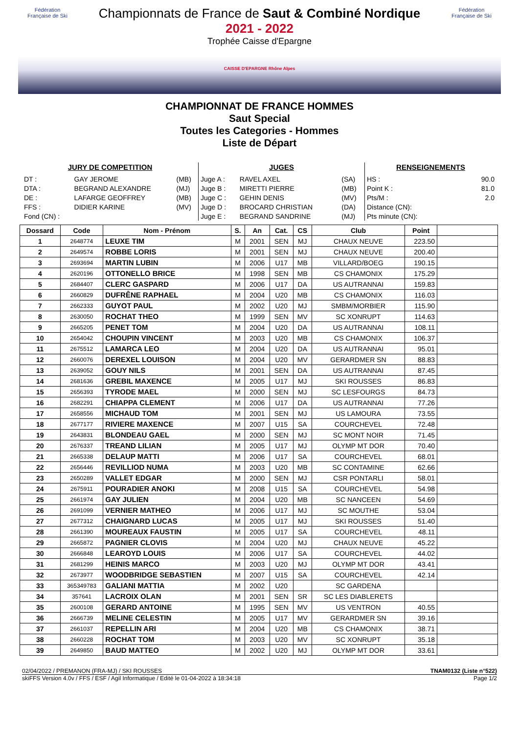Fédération Française de Ski
Fédération Française de Ski
Championnats de France de Saut & Combiné Nordique
2021 - 2022
Trophée Caisse d'Epargne
CAISSE D'EPARGNE Rhône Alpes
CHAMPIONNAT DE FRANCE HOMMES
Saut Special
Toutes les Categories - Hommes
Liste de Départ
| JURY DE COMPETITION | | |
| --- | --- | --- |
| DT : | GAY JEROME | (MB) |
| DTA : | BEGRAND ALEXANDRE | (MJ) |
| DE : | LAFARGE GEOFFREY | (MB) |
| FFS : | DIDIER KARINE | (MV) |
| Fond (CN) : | | |
| JUGES | | |
| --- | --- | --- |
| Juge A : | RAVEL AXEL | (SA) |
| Juge B : | MIRETTI PIERRE | (MB) |
| Juge C : | GEHIN DENIS | (MV) |
| Juge D : | BROCARD CHRISTIAN | (DA) |
| Juge E : | BEGRAND SANDRINE | (MJ) |
| RENSEIGNEMENTS | |
| --- | --- |
| HS : | 90.0 |
| Point K : | 81.0 |
| Pts/M : | 2.0 |
| Distance (CN): | |
| Pts minute (CN): | |
| Dossard | Code | Nom - Prénom | S. | An | Cat. | CS | Club | Point | |
| --- | --- | --- | --- | --- | --- | --- | --- | --- | --- |
| 1 | 2648774 | LEUXE TIM | M | 2001 | SEN | MJ | CHAUX NEUVE | 223.50 | |
| 2 | 2649574 | ROBBE LORIS | M | 2001 | SEN | MJ | CHAUX NEUVE | 200.40 | |
| 3 | 2693694 | MARTIN LUBIN | M | 2006 | U17 | MB | VILLARD/BOEG | 190.15 | |
| 4 | 2620196 | OTTONELLO BRICE | M | 1998 | SEN | MB | CS CHAMONIX | 175.29 | |
| 5 | 2684407 | CLERC GASPARD | M | 2006 | U17 | DA | US AUTRANNAI | 159.83 | |
| 6 | 2660829 | DUFRÊNE RAPHAEL | M | 2004 | U20 | MB | CS CHAMONIX | 116.03 | |
| 7 | 2662333 | GUYOT PAUL | M | 2002 | U20 | MJ | SMBM/MORBIER | 115.90 | |
| 8 | 2630050 | ROCHAT THEO | M | 1999 | SEN | MV | SC XONRUPT | 114.63 | |
| 9 | 2665205 | PENET TOM | M | 2004 | U20 | DA | US AUTRANNAI | 108.11 | |
| 10 | 2654042 | CHOUPIN VINCENT | M | 2003 | U20 | MB | CS CHAMONIX | 106.37 | |
| 11 | 2675512 | LAMARCA LEO | M | 2004 | U20 | DA | US AUTRANNAI | 95.01 | |
| 12 | 2660076 | DEREXEL LOUISON | M | 2004 | U20 | MV | GERARDMER SN | 88.83 | |
| 13 | 2639052 | GOUY NILS | M | 2001 | SEN | DA | US AUTRANNAI | 87.45 | |
| 14 | 2681636 | GREBIL MAXENCE | M | 2005 | U17 | MJ | SKI ROUSSES | 86.83 | |
| 15 | 2656393 | TYRODE MAEL | M | 2000 | SEN | MJ | SC LESFOURGS | 84.73 | |
| 16 | 2682291 | CHIAPPA CLEMENT | M | 2006 | U17 | DA | US AUTRANNAI | 77.26 | |
| 17 | 2658556 | MICHAUD TOM | M | 2001 | SEN | MJ | US LAMOURA | 73.55 | |
| 18 | 2677177 | RIVIERE MAXENCE | M | 2007 | U15 | SA | COURCHEVEL | 72.48 | |
| 19 | 2643831 | BLONDEAU GAEL | M | 2000 | SEN | MJ | SC MONT NOIR | 71.45 | |
| 20 | 2676337 | TREAND LILIAN | M | 2005 | U17 | MJ | OLYMP MT DOR | 70.40 | |
| 21 | 2665338 | DELAUP MATTI | M | 2006 | U17 | SA | COURCHEVEL | 68.01 | |
| 22 | 2656446 | REVILLIOD NUMA | M | 2003 | U20 | MB | SC CONTAMINE | 62.66 | |
| 23 | 2650289 | VALLET EDGAR | M | 2000 | SEN | MJ | CSR PONTARLI | 58.01 | |
| 24 | 2675911 | POURADIER ANOKI | M | 2008 | U15 | SA | COURCHEVEL | 54.98 | |
| 25 | 2661974 | GAY JULIEN | M | 2004 | U20 | MB | SC NANCEEN | 54.69 | |
| 26 | 2691099 | VERNIER MATHEO | M | 2006 | U17 | MJ | SC MOUTHE | 53.04 | |
| 27 | 2677312 | CHAIGNARD LUCAS | M | 2005 | U17 | MJ | SKI ROUSSES | 51.40 | |
| 28 | 2661390 | MOUREAUX FAUSTIN | M | 2005 | U17 | SA | COURCHEVEL | 48.11 | |
| 29 | 2665872 | PAGNIER CLOVIS | M | 2004 | U20 | MJ | CHAUX NEUVE | 45.22 | |
| 30 | 2666848 | LEAROYD LOUIS | M | 2006 | U17 | SA | COURCHEVEL | 44.02 | |
| 31 | 2681299 | HEINIS MARCO | M | 2003 | U20 | MJ | OLYMP MT DOR | 43.41 | |
| 32 | 2673977 | WOODBRIDGE SEBASTIEN | M | 2007 | U15 | SA | COURCHEVEL | 42.14 | |
| 33 | 365349783 | GALIANI MATTIA | M | 2002 | U20 | | SC GARDENA | | |
| 34 | 357641 | LACROIX OLAN | M | 2001 | SEN | SR | SC LES DIABLERETS | | |
| 35 | 2600108 | GERARD ANTOINE | M | 1995 | SEN | MV | US VENTRON | 40.55 | |
| 36 | 2666739 | MELINE CELESTIN | M | 2005 | U17 | MV | GERARDMER SN | 39.16 | |
| 37 | 2661037 | REPELLIN ARI | M | 2004 | U20 | MB | CS CHAMONIX | 38.71 | |
| 38 | 2660228 | ROCHAT TOM | M | 2003 | U20 | MV | SC XONRUPT | 35.18 | |
| 39 | 2649850 | BAUD MATTEO | M | 2002 | U20 | MJ | OLYMP MT DOR | 33.61 | |
02/04/2022 / PREMANON (FRA-MJ) / SKI ROUSSES TNAM0132 (Liste n°522)
skiFFS Version 4.0v / FFS / ESF / Agil Informatique / Edité le 01-04-2022 à 18:34:18 Page 1/2